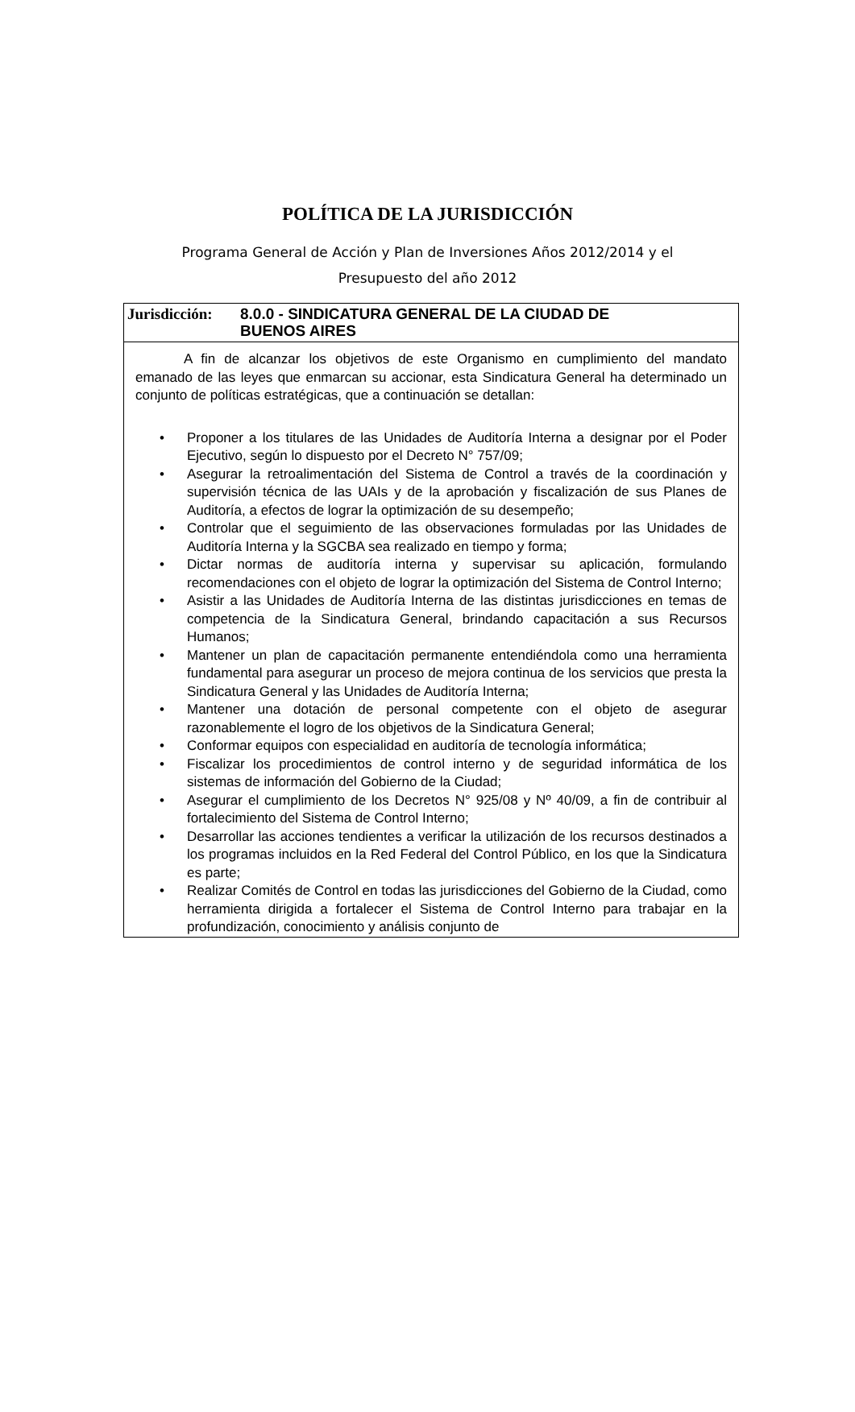POLÍTICA DE LA JURISDICCIÓN
Programa General de Acción y Plan de Inversiones Años 2012/2014 y el
Presupuesto del año 2012
Jurisdicción:
8.0.0 - SINDICATURA GENERAL DE LA CIUDAD DE
BUENOS AIRES
A fin de alcanzar los objetivos de este Organismo en cumplimiento del mandato emanado de las leyes que enmarcan su accionar, esta Sindicatura General ha determinado un conjunto de políticas estratégicas, que a continuación se detallan:
• Proponer a los titulares de las Unidades de Auditoría Interna a designar por el Poder Ejecutivo, según lo dispuesto por el Decreto N° 757/09;
• Asegurar la retroalimentación del Sistema de Control a través de la coordinación y supervisión técnica de las UAIs y de la aprobación y fiscalización de sus Planes de Auditoría, a efectos de lograr la optimización de su desempeño;
• Controlar que el seguimiento de las observaciones formuladas por las Unidades de Auditoría Interna y la SGCBA sea realizado en tiempo y forma;
• Dictar normas de auditoría interna y supervisar su aplicación, formulando recomendaciones con el objeto de lograr la optimización del Sistema de Control Interno;
• Asistir a las Unidades de Auditoría Interna de las distintas jurisdicciones en temas de competencia de la Sindicatura General, brindando capacitación a sus Recursos Humanos;
• Mantener un plan de capacitación permanente entendiéndola como una herramienta fundamental para asegurar un proceso de mejora continua de los servicios que presta la Sindicatura General y las Unidades de Auditoría Interna;
• Mantener una dotación de personal competente con el objeto de asegurar razonablemente el logro de los objetivos de la Sindicatura General;
• Conformar equipos con especialidad en auditoría de tecnología informática;
• Fiscalizar los procedimientos de control interno y de seguridad informática de los sistemas de información del Gobierno de la Ciudad;
• Asegurar el cumplimiento de los Decretos N° 925/08 y Nº 40/09, a fin de contribuir al fortalecimiento del Sistema de Control Interno;
• Desarrollar las acciones tendientes a verificar la utilización de los recursos destinados a los programas incluidos en la Red Federal del Control Público, en los que la Sindicatura es parte;
• Realizar Comités de Control en todas las jurisdicciones del Gobierno de la Ciudad, como herramienta dirigida a fortalecer el Sistema de Control Interno para trabajar en la profundización, conocimiento y análisis conjunto de